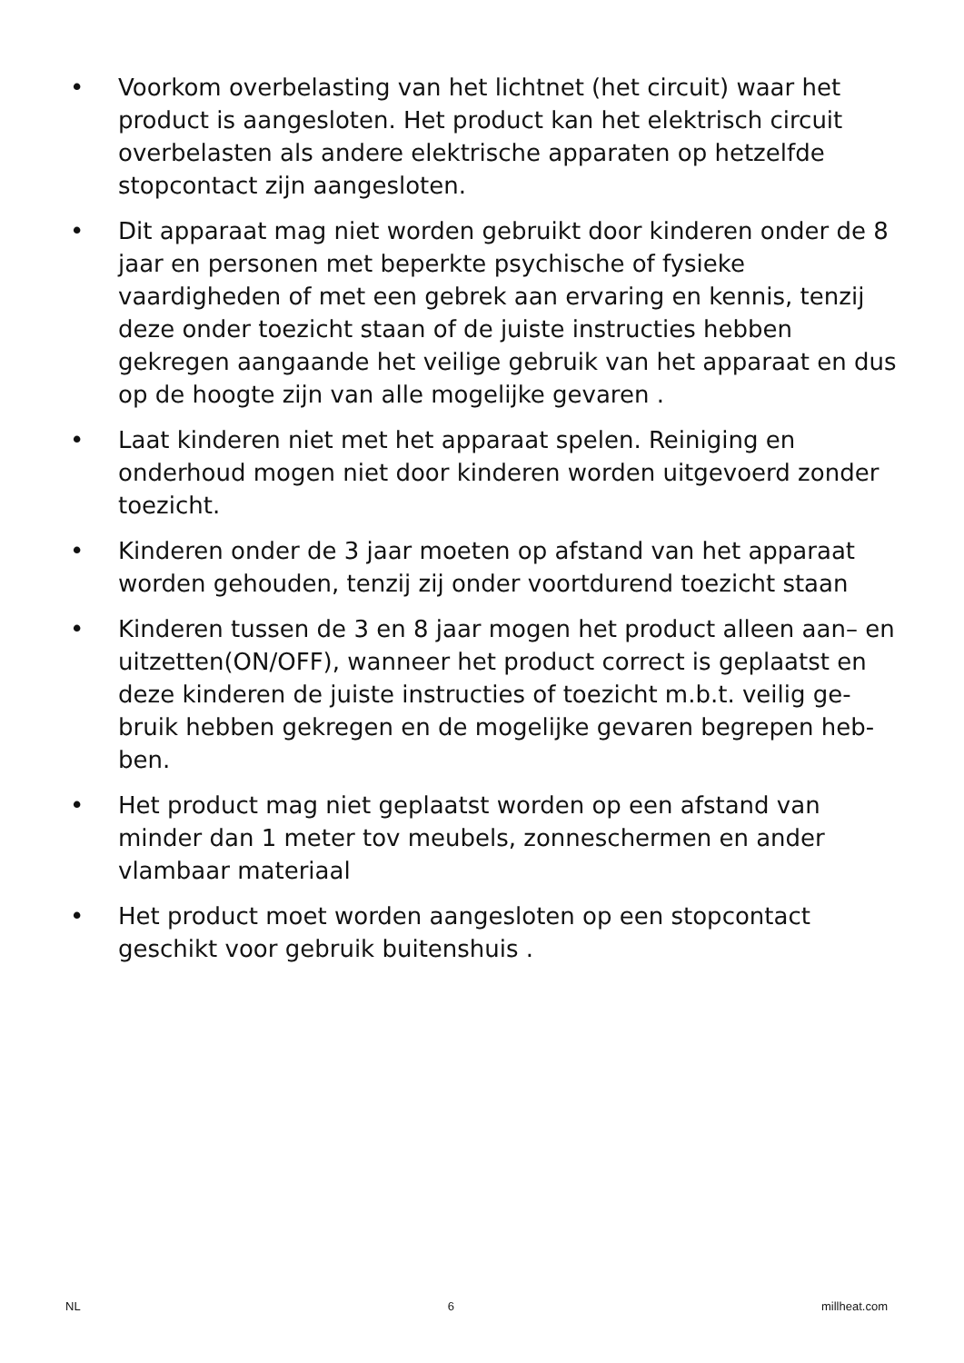• Voorkom overbelasting van het lichtnet (het circuit) waar het product is aangesloten. Het product kan het elektrisch circuit overbelasten als andere elektrische apparaten op hetzelfde stopcontact zijn aangesloten.
• Dit apparaat mag niet worden gebruikt door kinderen onder de 8 jaar en personen met beperkte psychische of fysieke vaardigheden of met een gebrek aan ervaring en kennis, tenzij deze onder toezicht staan of de juiste instructies hebben gekregen aangaande het veilige gebruik van het apparaat en dus op de hoogte zijn van alle mogelijke gevaren .
• Laat kinderen niet met het apparaat spelen. Reiniging en onderhoud mogen niet door kinderen worden uitgevoerd zonder toezicht.
• Kinderen onder de 3 jaar moeten op afstand van het apparaat worden gehouden, tenzij zij onder voortdurend toezicht staan
• Kinderen tussen de 3 en 8 jaar mogen het product alleen aan– en uitzetten(ON/OFF), wanneer het product correct is geplaatst en deze kinderen de juiste instructies of toezicht m.b.t. veilig ge-bruik hebben gekregen en de mogelijke gevaren begrepen heb-ben.
• Het product mag niet geplaatst worden op een afstand van minder dan 1 meter tov meubels, zonneschermen en ander vlambaar materiaal
• Het product moet worden aangesloten op een stopcontact geschikt voor gebruik buitenshuis .
NL 6 millheat.com